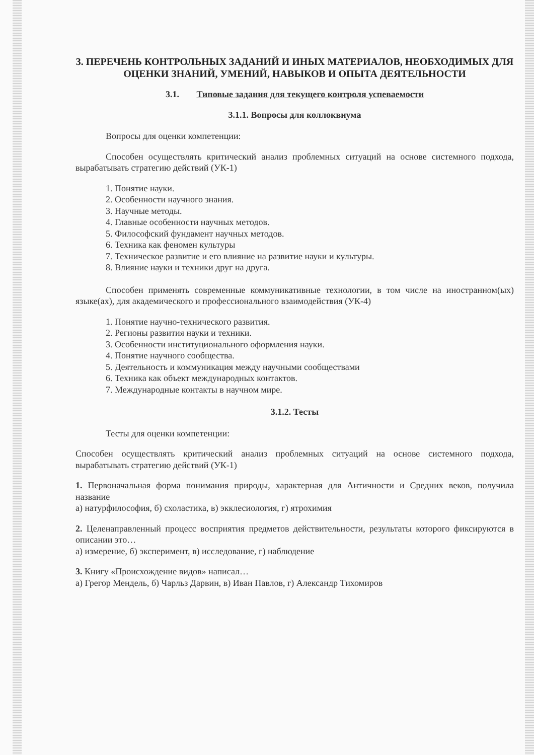3. ПЕРЕЧЕНЬ КОНТРОЛЬНЫХ ЗАДАНИЙ И ИНЫХ МАТЕРИАЛОВ, НЕОБХОДИМЫХ ДЛЯ ОЦЕНКИ ЗНАНИЙ, УМЕНИЙ, НАВЫКОВ И ОПЫТА ДЕЯТЕЛЬНОСТИ
3.1. Типовые задания для текущего контроля успеваемости
3.1.1. Вопросы для коллоквиума
Вопросы для оценки компетенции:
Способен осуществлять критический анализ проблемных ситуаций на основе системного подхода, вырабатывать стратегию действий (УК-1)
1. Понятие науки.
2. Особенности научного знания.
3. Научные методы.
4. Главные особенности научных методов.
5. Философский фундамент научных методов.
6. Техника как феномен культуры
7. Техническое развитие и его влияние на развитие науки и культуры.
8. Влияние науки и техники друг на друга.
Способен применять современные коммуникативные технологии, в том числе на иностранном(ых) языке(ах), для академического и профессионального взаимодействия (УК-4)
1. Понятие научно-технического развития.
2. Регионы развития науки и техники.
3. Особенности институционального оформления науки.
4. Понятие научного сообщества.
5. Деятельность и коммуникация между научными сообществами
6. Техника как объект международных контактов.
7. Международные контакты в научном мире.
3.1.2. Тесты
Тесты для оценки компетенции:
Способен осуществлять критический анализ проблемных ситуаций на основе системного подхода, вырабатывать стратегию действий (УК-1)
1. Первоначальная форма понимания природы, характерная для Античности и Средних веков, получила название
а) натурфилософия, б) схоластика, в) экклесиология, г) ятрохимия
2. Целенаправленный процесс восприятия предметов действительности, результаты которого фиксируются в описании это…
а) измерение, б) эксперимент, в) исследование, г) наблюдение
3. Книгу «Происхождение видов» написал…
а) Грегор Мендель, б) Чарльз Дарвин, в) Иван Павлов, г) Александр Тихомиров